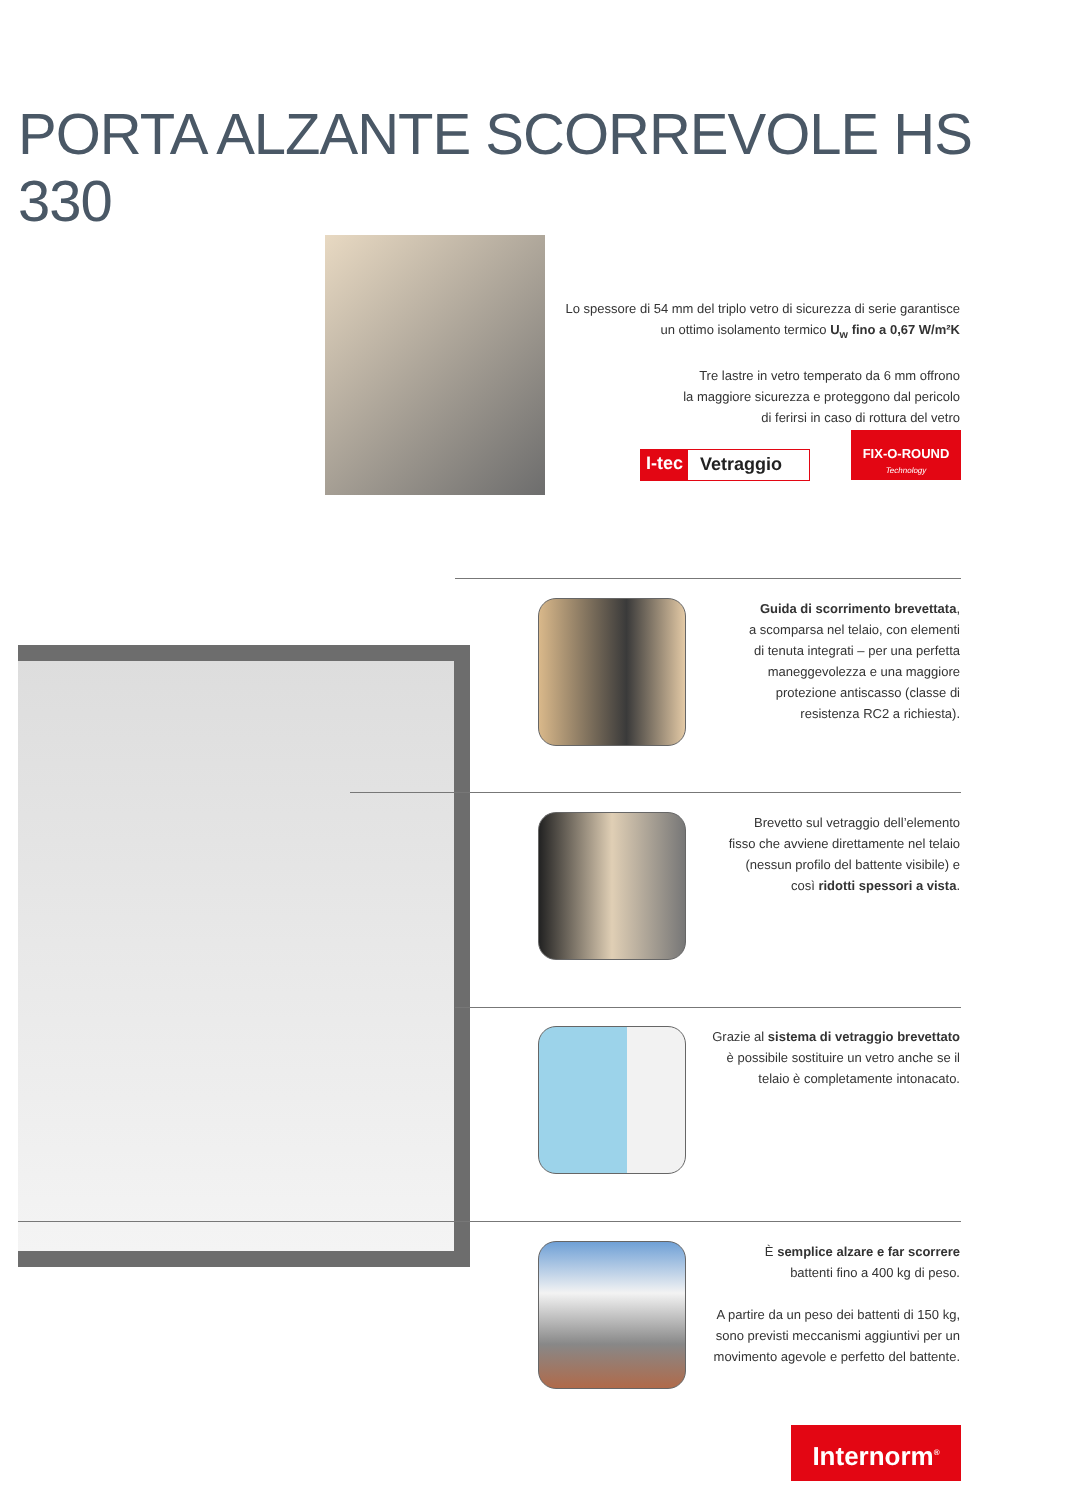PORTA ALZANTE SCORREVOLE HS 330
Lo spessore di 54 mm del triplo vetro di sicurezza di serie garantisce un ottimo isolamento termico U<sub>w</sub> fino a 0,67 W/m²K
Tre lastre in vetro temperato da 6 mm offrono
la maggiore sicurezza e proteggono dal pericolo
di ferirsi in caso di rottura del vetro
I-tec Vetraggio
FIX-O-ROUND
Technology
Guida di scorrimento brevettata,
a scomparsa nel telaio, con elementi
di tenuta integrati – per una perfetta
maneggevolezza e una maggiore
protezione antiscasso (classe di
resistenza RC2 a richiesta).
Brevetto sul vetraggio dell’elemento
fisso che avviene direttamente nel telaio
(nessun profilo del battente visibile) e
così ridotti spessori a vista.
Grazie al sistema di vetraggio brevettato
è possibile sostituire un vetro anche se il
telaio è completamente intonacato.
È semplice alzare e far scorrere
battenti fino a 400 kg di peso.
A partire da un peso dei battenti di 150 kg,
sono previsti meccanismi aggiuntivi per un
movimento agevole e perfetto del battente.
Internorm<sup>®</sup>